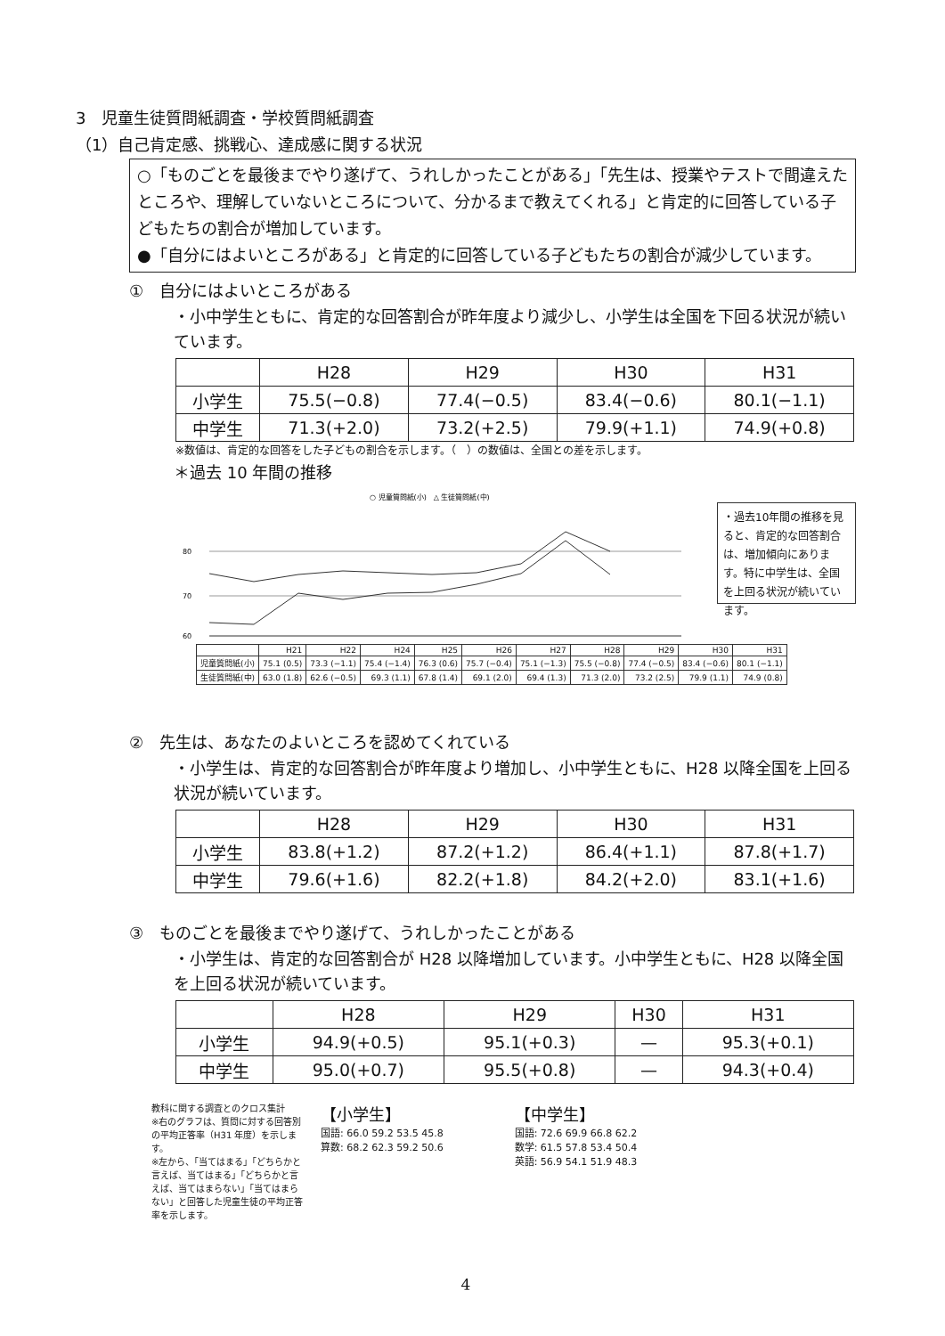3　児童生徒質問紙調査・学校質問紙調査
（1）自己肯定感、挑戦心、達成感に関する状況
○「ものごとを最後までやり遂げて、うれしかったことがある」「先生は、授業やテストで間違えたところや、理解していないところについて、分かるまで教えてくれる」と肯定的に回答している子どもたちの割合が増加しています。
●「自分にはよいところがある」と肯定的に回答している子どもたちの割合が減少しています。
①　自分にはよいところがある
・小中学生ともに、肯定的な回答割合が昨年度より減少し、小学生は全国を下回る状況が続いています。
| | H28 | H29 | H30 | H31 |
| --- | --- | --- | --- | --- |
| 小学生 | 75.5(−0.8) | 77.4(−0.5) | 83.4(−0.6) | 80.1(−1.1) |
| 中学生 | 71.3(+2.0) | 73.2(+2.5) | 79.9(+1.1) | 74.9(+0.8) |
※数値は、肯定的な回答をした子どもの割合を示します。（　）の数値は、全国との差を示します。
＊過去 10 年間の推移
○ 児童質問紙(小)　△ 生徒質問紙(中)
80
70
60
・過去10年間の推移を見ると、肯定的な回答割合は、増加傾向にあります。特に中学生は、全国を上回る状況が続いています。
| | H21 | H22 | H24 | H25 | H26 | H27 | H28 | H29 | H30 | H31 |
| --- | --- | --- | --- | --- | --- | --- | --- | --- | --- | --- |
| 児童質問紙(小) | 75.1 (0.5) | 73.3 (−1.1) | 75.4 (−1.4) | 76.3 (0.6) | 75.7 (−0.4) | 75.1 (−1.3) | 75.5 (−0.8) | 77.4 (−0.5) | 83.4 (−0.6) | 80.1 (−1.1) |
| 生徒質問紙(中) | 63.0 (1.8) | 62.6 (−0.5) | 69.3 (1.1) | 67.8 (1.4) | 69.1 (2.0) | 69.4 (1.3) | 71.3 (2.0) | 73.2 (2.5) | 79.9 (1.1) | 74.9 (0.8) |
②　先生は、あなたのよいところを認めてくれている
・小学生は、肯定的な回答割合が昨年度より増加し、小中学生ともに、H28 以降全国を上回る状況が続いています。
| | H28 | H29 | H30 | H31 |
| --- | --- | --- | --- | --- |
| 小学生 | 83.8(+1.2) | 87.2(+1.2) | 86.4(+1.1) | 87.8(+1.7) |
| 中学生 | 79.6(+1.6) | 82.2(+1.8) | 84.2(+2.0) | 83.1(+1.6) |
③　ものごとを最後までやり遂げて、うれしかったことがある
・小学生は、肯定的な回答割合が H28 以降増加しています。小中学生ともに、H28 以降全国を上回る状況が続いています。
| | H28 | H29 | H30 | H31 |
| --- | --- | --- | --- | --- |
| 小学生 | 94.9(+0.5) | 95.1(+0.3) | — | 95.3(+0.1) |
| 中学生 | 95.0(+0.7) | 95.5(+0.8) | — | 94.3(+0.4) |
教科に関する調査とのクロス集計
※右のグラフは、質問に対する回答別の平均正答率（H31 年度）を示します。
※左から、「当てはまる」「どちらかと言えば、当てはまる」「どちらかと言えば、当てはまらない」「当てはまらない」と回答した児童生徒の平均正答率を示します。
【小学生】
国語: 66.0 59.2 53.5 45.8
算数: 68.2 62.3 59.2 50.6
【中学生】
国語: 72.6 69.9 66.8 62.2
数学: 61.5 57.8 53.4 50.4
英語: 56.9 54.1 51.9 48.3
4